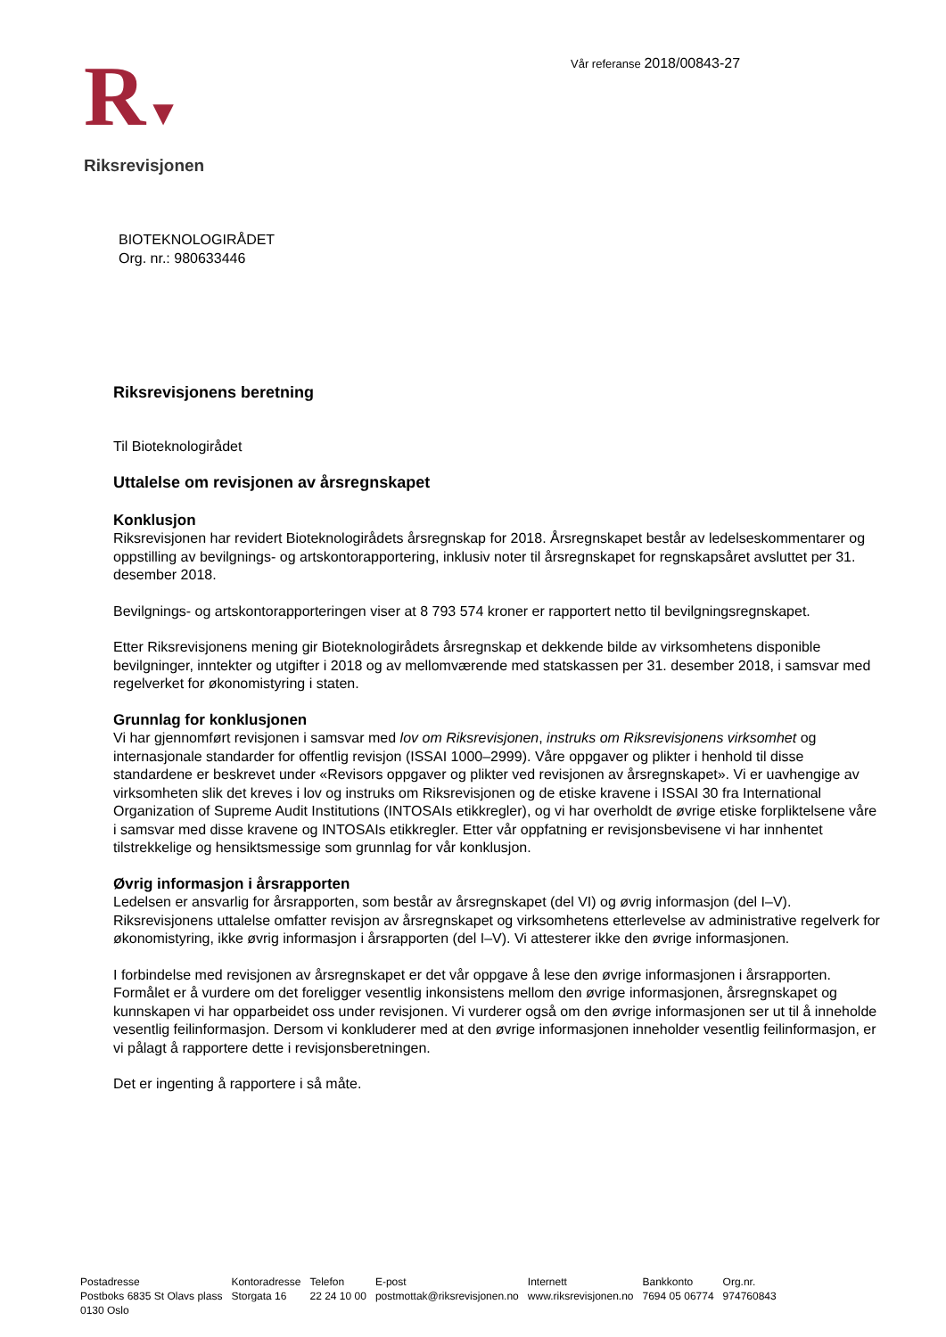Vår referanse 2018/00843-27
R▼
Riksrevisjonen
BIOTEKNOLOGIRÅDET
Org. nr.: 980633446
Riksrevisjonens beretning
Til Bioteknologirådet
Uttalelse om revisjonen av årsregnskapet
Konklusjon
Riksrevisjonen har revidert Bioteknologirådets årsregnskap for 2018. Årsregnskapet består av ledelseskommentarer og oppstilling av bevilgnings- og artskontorapportering, inklusiv noter til årsregnskapet for regnskapsåret avsluttet per 31. desember 2018.
Bevilgnings- og artskontorapporteringen viser at 8 793 574 kroner er rapportert netto til bevilgningsregnskapet.
Etter Riksrevisjonens mening gir Bioteknologirådets årsregnskap et dekkende bilde av virksomhetens disponible bevilgninger, inntekter og utgifter i 2018 og av mellomværende med statskassen per 31. desember 2018, i samsvar med regelverket for økonomistyring i staten.
Grunnlag for konklusjonen
Vi har gjennomført revisjonen i samsvar med lov om Riksrevisjonen, instruks om Riksrevisjonens virksomhet og internasjonale standarder for offentlig revisjon (ISSAI 1000–2999). Våre oppgaver og plikter i henhold til disse standardene er beskrevet under «Revisors oppgaver og plikter ved revisjonen av årsregnskapet». Vi er uavhengige av virksomheten slik det kreves i lov og instruks om Riksrevisjonen og de etiske kravene i ISSAI 30 fra International Organization of Supreme Audit Institutions (INTOSAIs etikkregler), og vi har overholdt de øvrige etiske forpliktelsene våre i samsvar med disse kravene og INTOSAIs etikkregler. Etter vår oppfatning er revisjonsbevisene vi har innhentet tilstrekkelige og hensiktsmessige som grunnlag for vår konklusjon.
Øvrig informasjon i årsrapporten
Ledelsen er ansvarlig for årsrapporten, som består av årsregnskapet (del VI) og øvrig informasjon (del I–V). Riksrevisjonens uttalelse omfatter revisjon av årsregnskapet og virksomhetens etterlevelse av administrative regelverk for økonomistyring, ikke øvrig informasjon i årsrapporten (del I–V). Vi attesterer ikke den øvrige informasjonen.
I forbindelse med revisjonen av årsregnskapet er det vår oppgave å lese den øvrige informasjonen i årsrapporten. Formålet er å vurdere om det foreligger vesentlig inkonsistens mellom den øvrige informasjonen, årsregnskapet og kunnskapen vi har opparbeidet oss under revisjonen. Vi vurderer også om den øvrige informasjonen ser ut til å inneholde vesentlig feilinformasjon. Dersom vi konkluderer med at den øvrige informasjonen inneholder vesentlig feilinformasjon, er vi pålagt å rapportere dette i revisjonsberetningen.
Det er ingenting å rapportere i så måte.
| Postadresse | Kontoradresse | Telefon | E-post | Internett | Bankkonto | Org.nr. |
| Postboks 6835 St Olavs plass 0130 Oslo | Storgata 16 | 22 24 10 00 | postmottak@riksrevisjonen.no | www.riksrevisjonen.no | 7694 05 06774 | 974760843 |